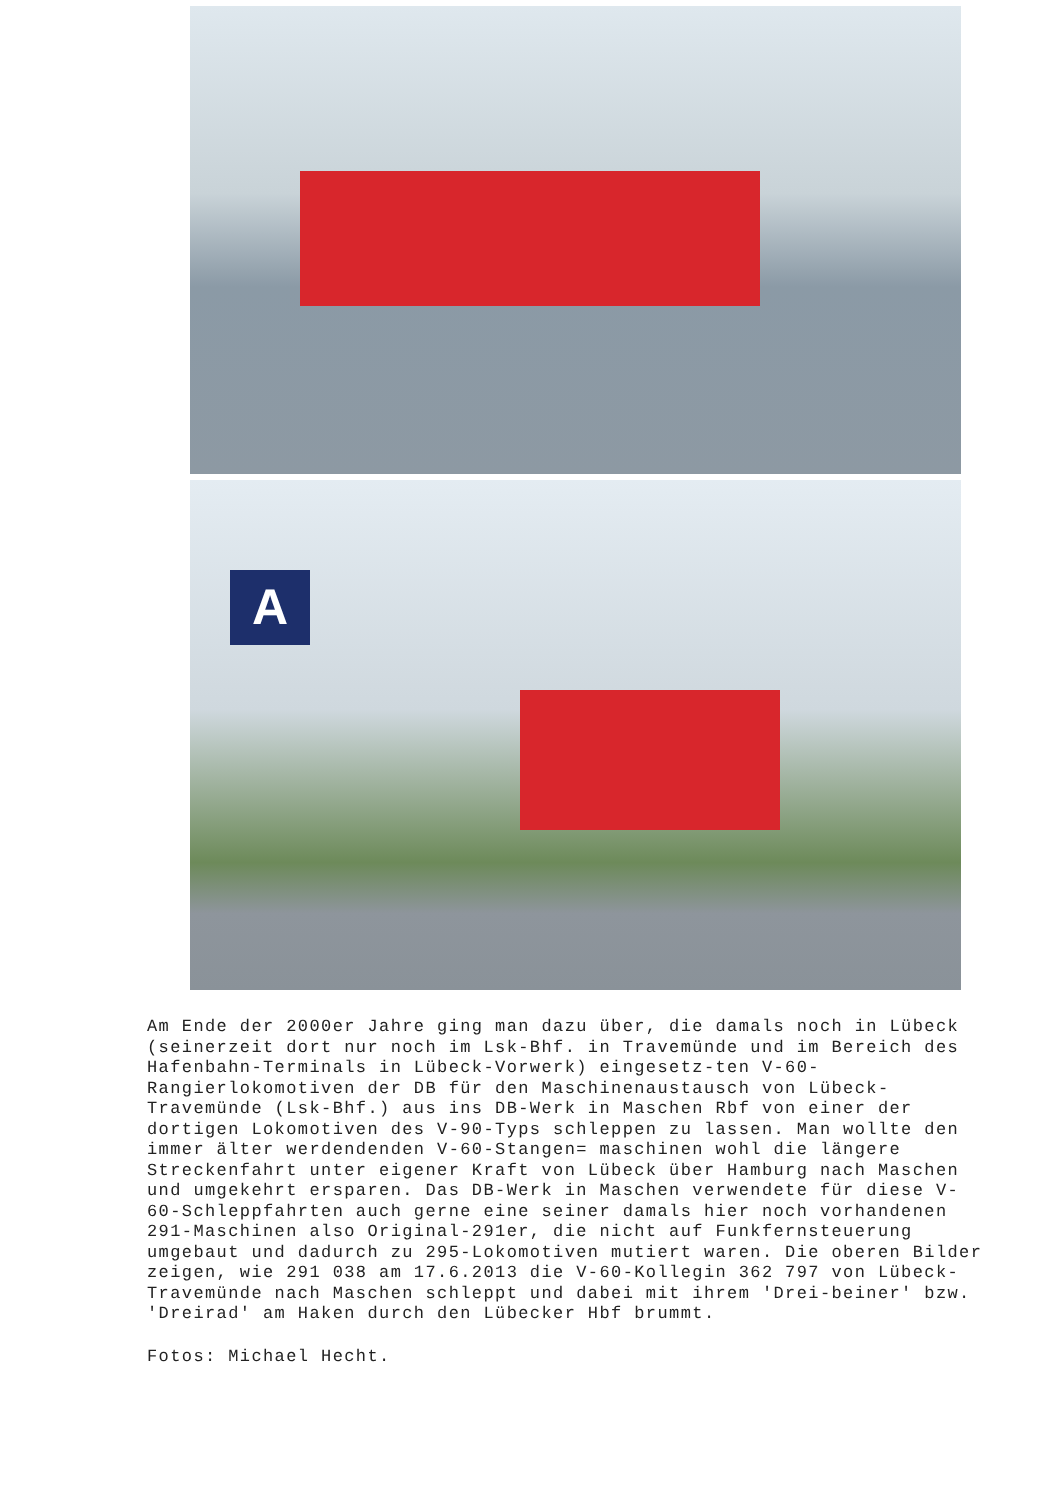A
Am Ende der 2000er Jahre ging man dazu über, die damals noch in Lübeck (seinerzeit dort nur noch im Lsk-Bhf. in Travemünde und im Bereich des Hafenbahn-Terminals in Lübeck-Vorwerk) eingesetz-ten V-60-Rangierlokomotiven der DB für den Maschinenaustausch von Lübeck-Travemünde (Lsk-Bhf.) aus ins DB-Werk in Maschen Rbf von einer der dortigen Lokomotiven des V-90-Typs schleppen zu lassen. Man wollte den immer älter werdendenden V-60-Stangen= maschinen wohl die längere Streckenfahrt unter eigener Kraft von Lübeck über Hamburg nach Maschen und umgekehrt ersparen. Das DB-Werk in Maschen verwendete für diese V-60-Schleppfahrten auch gerne eine seiner damals hier noch vorhandenen 291-Maschinen also Original-291er, die nicht auf Funkfernsteuerung umgebaut und dadurch zu 295-Lokomotiven mutiert waren. Die oberen Bilder zeigen, wie 291 038 am 17.6.2013 die V-60-Kollegin 362 797 von Lübeck-Travemünde nach Maschen schleppt und dabei mit ihrem 'Drei-beiner' bzw. 'Dreirad' am Haken durch den Lübecker Hbf brummt.
Fotos: Michael Hecht.